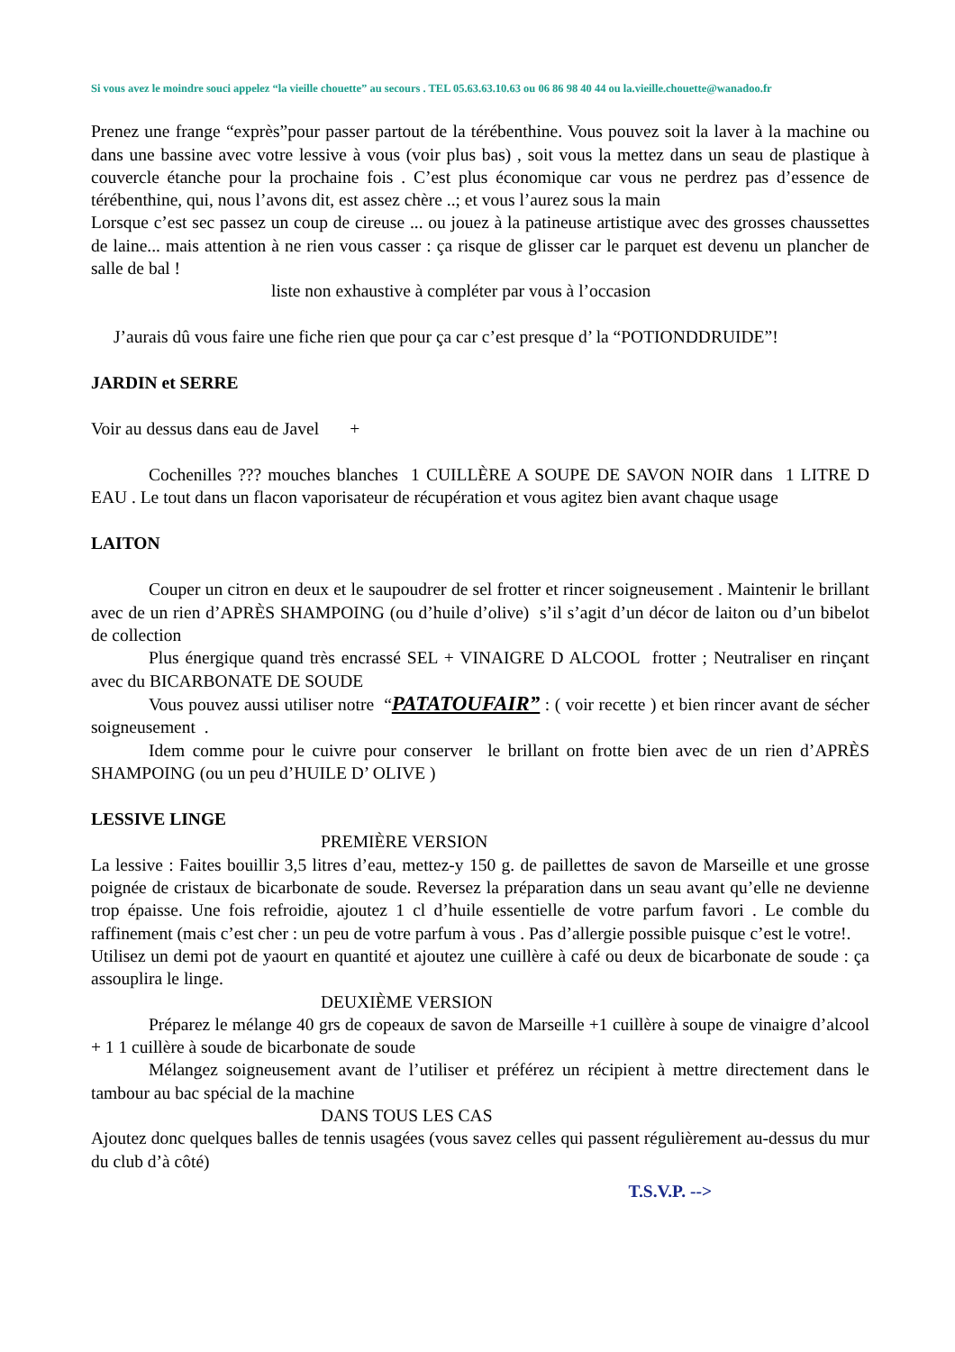Si vous avez le moindre souci appelez “la vieille chouette” au secours . TEL 05.63.63.10.63 ou 06 86 98 40 44 ou la.vieille.chouette@wanadoo.fr
Prenez une frange “exprès”pour passer partout de la térébenthine. Vous pouvez soit la laver à la machine ou dans une bassine avec votre lessive à vous (voir plus bas) , soit vous la mettez dans un seau de plastique à couvercle étanche pour la prochaine fois . C’est plus économique car vous ne perdrez pas d’essence de térébenthine, qui, nous l’avons dit, est assez chère ..; et vous l’aurez sous la main
Lorsque c’est sec passez un coup de cireuse ... ou jouez à la patineuse artistique avec des grosses chaussettes de laine... mais attention à ne rien vous casser : ça risque de glisser car le parquet est devenu un plancher de salle de bal !
liste non exhaustive à compléter par vous à l’occasion
J’aurais dû vous faire une fiche rien que pour ça car c’est presque d’ la “POTIONDDRUIDE”!
JARDIN et SERRE
Voir au dessus dans eau de Javel +
Cochenilles ??? mouches blanches 1 CUILLÈRE A SOUPE DE SAVON NOIR dans 1 LITRE D EAU . Le tout dans un flacon vaporisateur de récupération et vous agitez bien avant chaque usage
LAITON
Couper un citron en deux et le saupoudrer de sel frotter et rincer soigneusement . Maintenir le brillant avec de un rien d’APRÈS SHAMPOING (ou d’huile d’olive) s’il s’agit d’un décor de laiton ou d’un bibelot de collection
Plus énergique quand très encrassé SEL + VINAIGRE D ALCOOL frotter ; Neutraliser en rinçant avec du BICARBONATE DE SOUDE
Vous pouvez aussi utiliser notre “PATATOUFAIR” : ( voir recette ) et bien rincer avant de sécher soigneusement .
Idem comme pour le cuivre pour conserver le brillant on frotte bien avec de un rien d’APRÈS SHAMPOING (ou un peu d’HUILE D’ OLIVE )
LESSIVE LINGE
PREMIÈRE VERSION
La lessive : Faites bouillir 3,5 litres d’eau, mettez-y 150 g. de paillettes de savon de Marseille et une grosse poignée de cristaux de bicarbonate de soude. Reversez la préparation dans un seau avant qu’elle ne devienne trop épaisse. Une fois refroidie, ajoutez 1 cl d’huile essentielle de votre parfum favori . Le comble du raffinement (mais c’est cher : un peu de votre parfum à vous . Pas d’allergie possible puisque c’est le votre!.
Utilisez un demi pot de yaourt en quantité et ajoutez une cuillère à café ou deux de bicarbonate de soude : ça assouplira le linge.
DEUXIÈME VERSION
Préparez le mélange 40 grs de copeaux de savon de Marseille +1 cuillère à soupe de vinaigre d’alcool + 1 1 cuillère à soude de bicarbonate de soude
Mélangez soigneusement avant de l’utiliser et préférez un récipient à mettre directement dans le tambour au bac spécial de la machine
DANS TOUS LES CAS
Ajoutez donc quelques balles de tennis usagées (vous savez celles qui passent régulièrement au-dessus du mur du club d’à côté)
T.S.V.P. -->